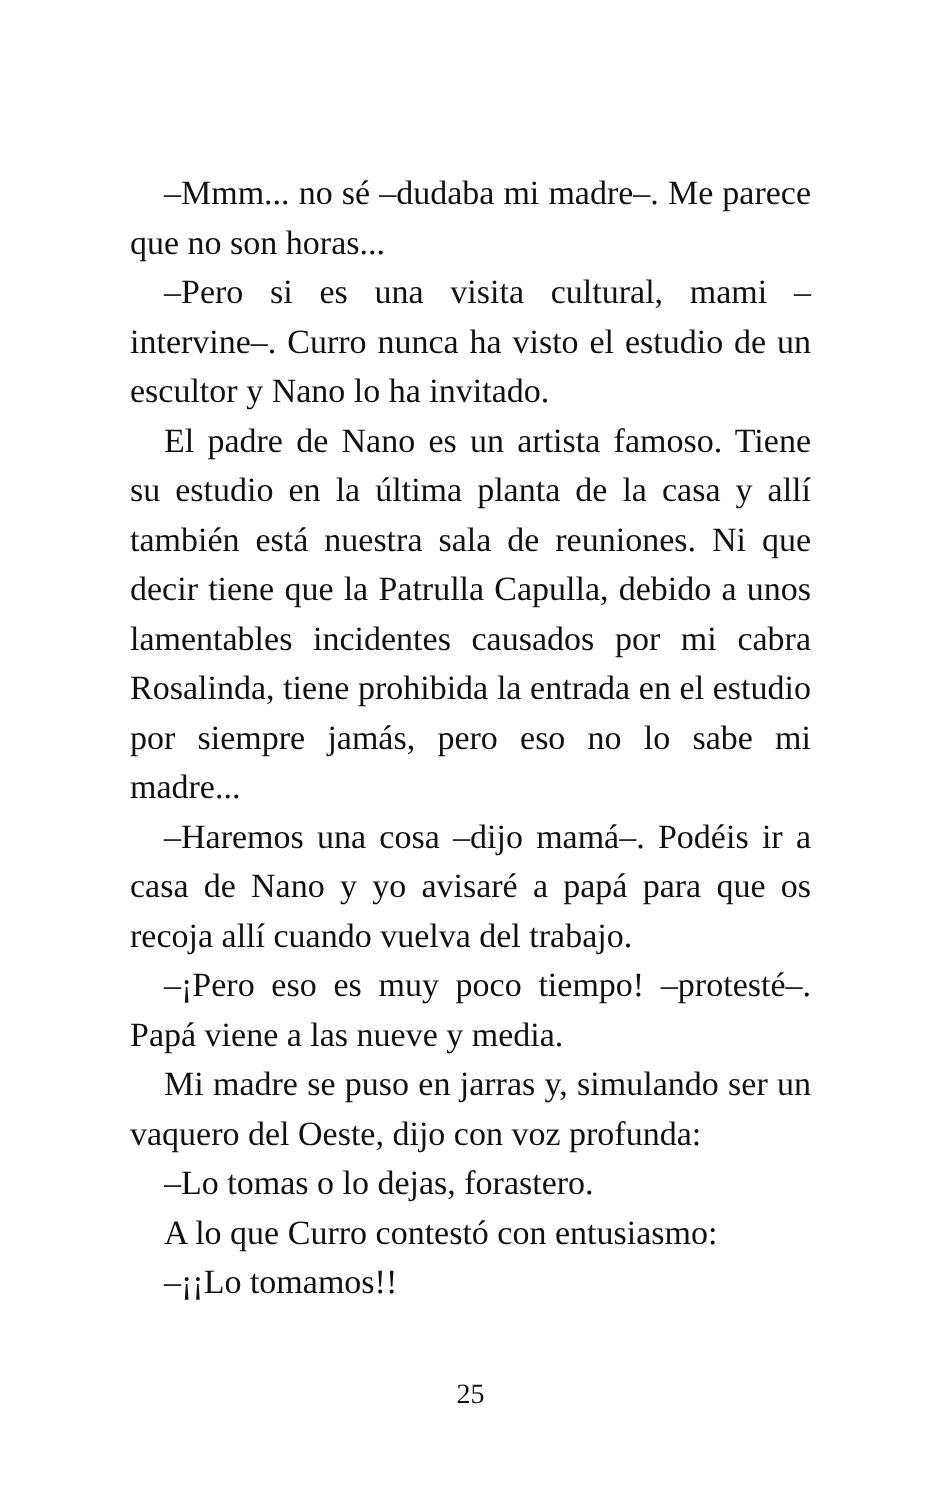–Mmm... no sé –dudaba mi madre–. Me parece que no son horas...
–Pero si es una visita cultural, mami –intervine–. Curro nunca ha visto el estudio de un escultor y Nano lo ha invitado.
El padre de Nano es un artista famoso. Tiene su estudio en la última planta de la casa y allí también está nuestra sala de reuniones. Ni que decir tiene que la Patrulla Capulla, debido a unos lamentables incidentes causados por mi cabra Rosalinda, tiene prohibida la entrada en el estudio por siempre jamás, pero eso no lo sabe mi madre...
–Haremos una cosa –dijo mamá–. Podéis ir a casa de Nano y yo avisaré a papá para que os recoja allí cuando vuelva del trabajo.
–¡Pero eso es muy poco tiempo! –protesté–. Papá viene a las nueve y media.
Mi madre se puso en jarras y, simulando ser un vaquero del Oeste, dijo con voz profunda:
–Lo tomas o lo dejas, forastero.
A lo que Curro contestó con entusiasmo:
–¡¡Lo tomamos!!
25